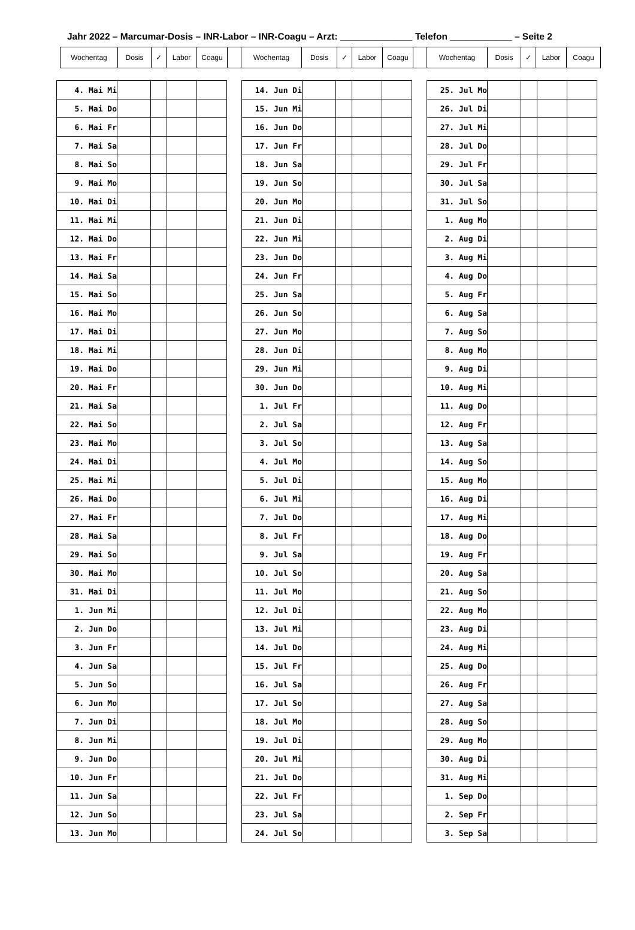Jahr 2022 – Marcumar-Dosis – INR-Labor – INR-Coagu – Arzt: ______________ Telefon ____________ – Seite 2
| Wochentag | Dosis | ✓ | Labor | Coagu | | Wochentag | Dosis | ✓ | Labor | Coagu | | Wochentag | Dosis | ✓ | Labor | Coagu |
| --- | --- | --- | --- | --- | --- | --- | --- | --- | --- | --- | --- | --- | --- | --- | --- | --- |
| 4. Mai Mi | | | | |
| 5. Mai Do | | | | |
| 6. Mai Fr | | | | |
| 7. Mai Sa | | | | |
| 8. Mai So | | | | |
| 9. Mai Mo | | | | |
| 10. Mai Di | | | | |
| 11. Mai Mi | | | | |
| 12. Mai Do | | | | |
| 13. Mai Fr | | | | |
| 14. Mai Sa | | | | |
| 15. Mai So | | | | |
| 16. Mai Mo | | | | |
| 17. Mai Di | | | | |
| 18. Mai Mi | | | | |
| 19. Mai Do | | | | |
| 20. Mai Fr | | | | |
| 21. Mai Sa | | | | |
| 22. Mai So | | | | |
| 23. Mai Mo | | | | |
| 24. Mai Di | | | | |
| 25. Mai Mi | | | | |
| 26. Mai Do | | | | |
| 27. Mai Fr | | | | |
| 28. Mai Sa | | | | |
| 29. Mai So | | | | |
| 30. Mai Mo | | | | |
| 31. Mai Di | | | | |
| 1. Jun Mi | | | | |
| 2. Jun Do | | | | |
| 3. Jun Fr | | | | |
| 4. Jun Sa | | | | |
| 5. Jun So | | | | |
| 6. Jun Mo | | | | |
| 7. Jun Di | | | | |
| 8. Jun Mi | | | | |
| 9. Jun Do | | | | |
| 10. Jun Fr | | | | |
| 11. Jun Sa | | | | |
| 12. Jun So | | | | |
| 13. Jun Mo | | | | |
| 14. Jun Di | | | | |
| 15. Jun Mi | | | | |
| 16. Jun Do | | | | |
| 17. Jun Fr | | | | |
| 18. Jun Sa | | | | |
| 19. Jun So | | | | |
| 20. Jun Mo | | | | |
| 21. Jun Di | | | | |
| 22. Jun Mi | | | | |
| 23. Jun Do | | | | |
| 24. Jun Fr | | | | |
| 25. Jun Sa | | | | |
| 26. Jun So | | | | |
| 27. Jun Mo | | | | |
| 28. Jun Di | | | | |
| 29. Jun Mi | | | | |
| 30. Jun Do | | | | |
| 1. Jul Fr | | | | |
| 2. Jul Sa | | | | |
| 3. Jul So | | | | |
| 4. Jul Mo | | | | |
| 5. Jul Di | | | | |
| 6. Jul Mi | | | | |
| 7. Jul Do | | | | |
| 8. Jul Fr | | | | |
| 9. Jul Sa | | | | |
| 10. Jul So | | | | |
| 11. Jul Mo | | | | |
| 12. Jul Di | | | | |
| 13. Jul Mi | | | | |
| 14. Jul Do | | | | |
| 15. Jul Fr | | | | |
| 16. Jul Sa | | | | |
| 17. Jul So | | | | |
| 18. Jul Mo | | | | |
| 19. Jul Di | | | | |
| 20. Jul Mi | | | | |
| 21. Jul Do | | | | |
| 22. Jul Fr | | | | |
| 23. Jul Sa | | | | |
| 24. Jul So | | | | |
| 25. Jul Mo | | | | |
| 26. Jul Di | | | | |
| 27. Jul Mi | | | | |
| 28. Jul Do | | | | |
| 29. Jul Fr | | | | |
| 30. Jul Sa | | | | |
| 31. Jul So | | | | |
| 1. Aug Mo | | | | |
| 2. Aug Di | | | | |
| 3. Aug Mi | | | | |
| 4. Aug Do | | | | |
| 5. Aug Fr | | | | |
| 6. Aug Sa | | | | |
| 7. Aug So | | | | |
| 8. Aug Mo | | | | |
| 9. Aug Di | | | | |
| 10. Aug Mi | | | | |
| 11. Aug Do | | | | |
| 12. Aug Fr | | | | |
| 13. Aug Sa | | | | |
| 14. Aug So | | | | |
| 15. Aug Mo | | | | |
| 16. Aug Di | | | | |
| 17. Aug Mi | | | | |
| 18. Aug Do | | | | |
| 19. Aug Fr | | | | |
| 20. Aug Sa | | | | |
| 21. Aug So | | | | |
| 22. Aug Mo | | | | |
| 23. Aug Di | | | | |
| 24. Aug Mi | | | | |
| 25. Aug Do | | | | |
| 26. Aug Fr | | | | |
| 27. Aug Sa | | | | |
| 28. Aug So | | | | |
| 29. Aug Mo | | | | |
| 30. Aug Di | | | | |
| 31. Aug Mi | | | | |
| 1. Sep Do | | | | |
| 2. Sep Fr | | | | |
| 3. Sep Sa | | | | |